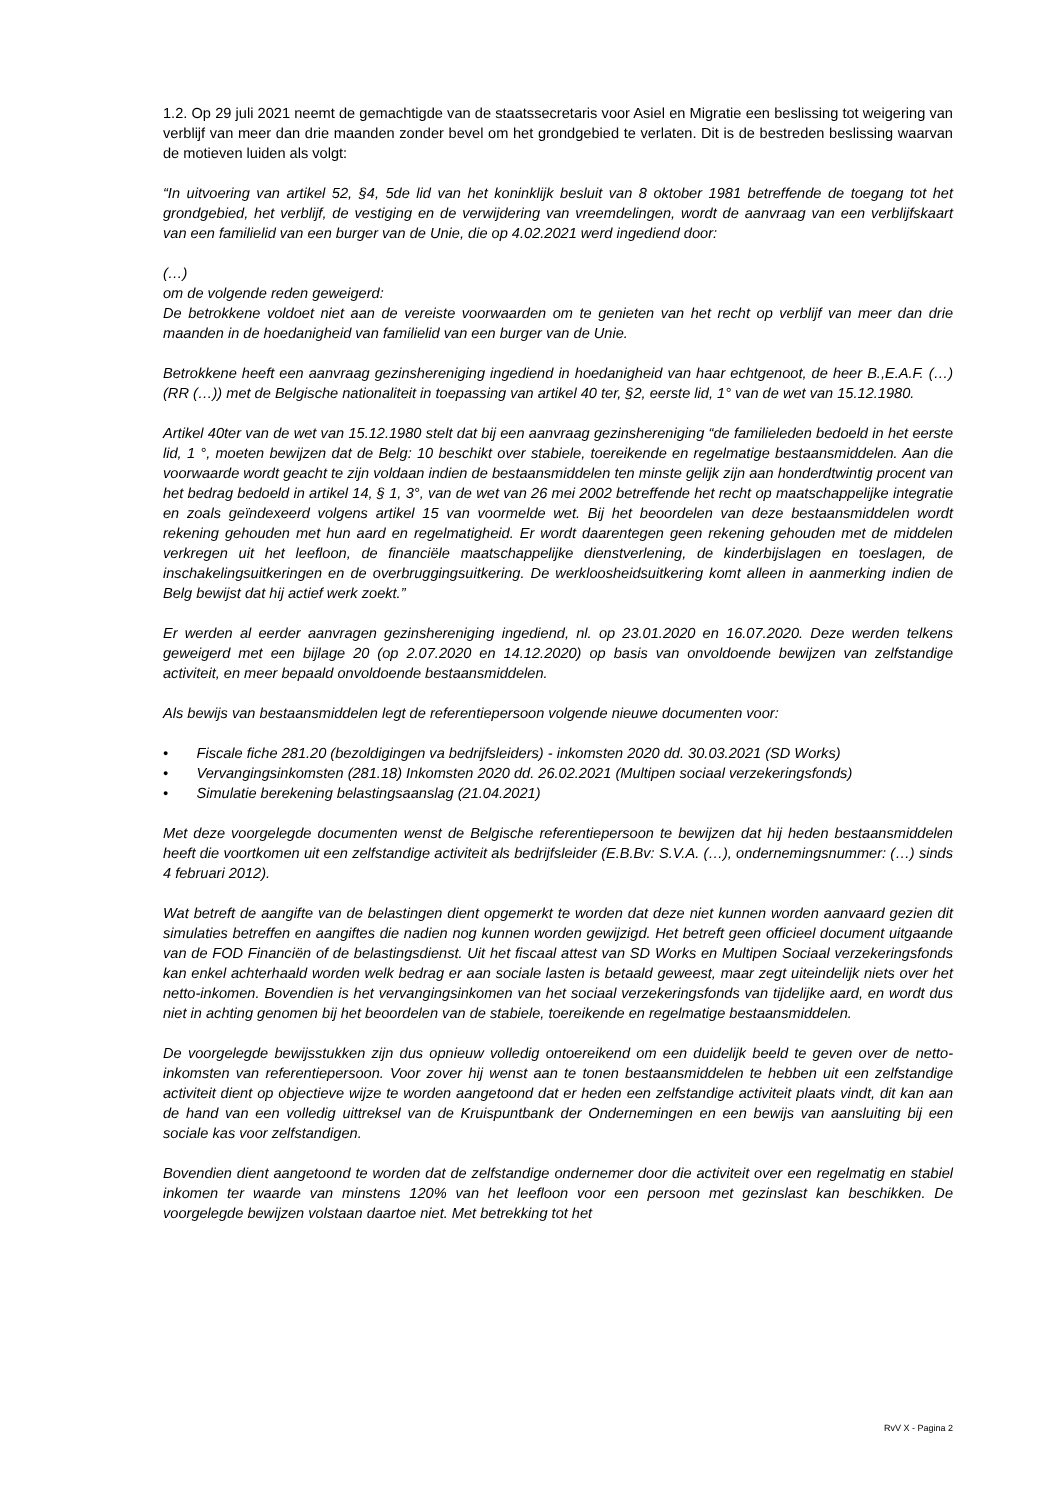1.2. Op 29 juli 2021 neemt de gemachtigde van de staatssecretaris voor Asiel en Migratie een beslissing tot weigering van verblijf van meer dan drie maanden zonder bevel om het grondgebied te verlaten. Dit is de bestreden beslissing waarvan de motieven luiden als volgt:
“In uitvoering van artikel 52, §4, 5de lid van het koninklijk besluit van 8 oktober 1981 betreffende de toegang tot het grondgebied, het verblijf, de vestiging en de verwijdering van vreemdelingen, wordt de aanvraag van een verblijfskaart van een familielid van een burger van de Unie, die op 4.02.2021 werd ingediend door:
(…)
om de volgende reden geweigerd:
De betrokkene voldoet niet aan de vereiste voorwaarden om te genieten van het recht op verblijf van meer dan drie maanden in de hoedanigheid van familielid van een burger van de Unie.
Betrokkene heeft een aanvraag gezinshereniging ingediend in hoedanigheid van haar echtgenoot, de heer B.,E.A.F. (…) (RR (…)) met de Belgische nationaliteit in toepassing van artikel 40 ter, §2, eerste lid, 1° van de wet van 15.12.1980.
Artikel 40ter van de wet van 15.12.1980 stelt dat bij een aanvraag gezinshereniging “de familieleden bedoeld in het eerste lid, 1 °, moeten bewijzen dat de Belg: 10 beschikt over stabiele, toereikende en regelmatige bestaansmiddelen. Aan die voorwaarde wordt geacht te zijn voldaan indien de bestaansmiddelen ten minste gelijk zijn aan honderdtwintig procent van het bedrag bedoeld in artikel 14, § 1, 3°, van de wet van 26 mei 2002 betreffende het recht op maatschappelijke integratie en zoals geïndexeerd volgens artikel 15 van voormelde wet. Bij het beoordelen van deze bestaansmiddelen wordt rekening gehouden met hun aard en regelmatigheid. Er wordt daarentegen geen rekening gehouden met de middelen verkregen uit het leefloon, de financiële maatschappelijke dienstverlening, de kinderbijslagen en toeslagen, de inschakelingsuitkeringen en de overbruggingsuitkering. De werkloosheidsuitkering komt alleen in aanmerking indien de Belg bewijst dat hij actief werk zoekt.”
Er werden al eerder aanvragen gezinshereniging ingediend, nl. op 23.01.2020 en 16.07.2020. Deze werden telkens geweigerd met een bijlage 20 (op 2.07.2020 en 14.12.2020) op basis van onvoldoende bewijzen van zelfstandige activiteit, en meer bepaald onvoldoende bestaansmiddelen.
Als bewijs van bestaansmiddelen legt de referentiepersoon volgende nieuwe documenten voor:
• Fiscale fiche 281.20 (bezoldigingen va bedrijfsleiders) - inkomsten 2020 dd. 30.03.2021 (SD Works)
• Vervangingsinkomsten (281.18) Inkomsten 2020 dd. 26.02.2021 (Multipen sociaal verzekeringsfonds)
• Simulatie berekening belastingsaanslag (21.04.2021)
Met deze voorgelegde documenten wenst de Belgische referentiepersoon te bewijzen dat hij heden bestaansmiddelen heeft die voortkomen uit een zelfstandige activiteit als bedrijfsleider (E.B.Bv: S.V.A. (…), ondernemingsnummer: (…) sinds 4 februari 2012).
Wat betreft de aangifte van de belastingen dient opgemerkt te worden dat deze niet kunnen worden aanvaard gezien dit simulaties betreffen en aangiftes die nadien nog kunnen worden gewijzigd. Het betreft geen officieel document uitgaande van de FOD Financiën of de belastingsdienst. Uit het fiscaal attest van SD Works en Multipen Sociaal verzekeringsfonds kan enkel achterhaald worden welk bedrag er aan sociale lasten is betaald geweest, maar zegt uiteindelijk niets over het netto-inkomen. Bovendien is het vervangingsinkomen van het sociaal verzekeringsfonds van tijdelijke aard, en wordt dus niet in achting genomen bij het beoordelen van de stabiele, toereikende en regelmatige bestaansmiddelen.
De voorgelegde bewijsstukken zijn dus opnieuw volledig ontoereikend om een duidelijk beeld te geven over de netto-inkomsten van referentiepersoon. Voor zover hij wenst aan te tonen bestaansmiddelen te hebben uit een zelfstandige activiteit dient op objectieve wijze te worden aangetoond dat er heden een zelfstandige activiteit plaats vindt, dit kan aan de hand van een volledig uittreksel van de Kruispuntbank der Ondernemingen en een bewijs van aansluiting bij een sociale kas voor zelfstandigen.
Bovendien dient aangetoond te worden dat de zelfstandige ondernemer door die activiteit over een regelmatig en stabiel inkomen ter waarde van minstens 120% van het leefloon voor een persoon met gezinslast kan beschikken. De voorgelegde bewijzen volstaan daartoe niet. Met betrekking tot het
RvV X - Pagina 2